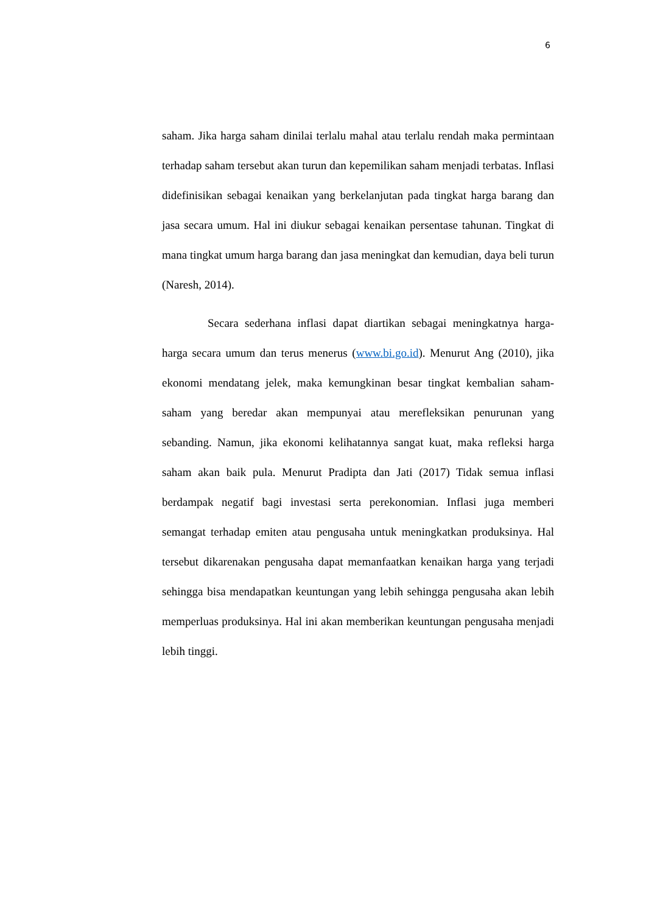6
saham. Jika harga saham dinilai terlalu mahal atau terlalu rendah maka permintaan terhadap saham tersebut akan turun dan kepemilikan saham menjadi terbatas. Inflasi didefinisikan sebagai kenaikan yang berkelanjutan pada tingkat harga barang dan jasa secara umum. Hal ini diukur sebagai kenaikan persentase tahunan. Tingkat di mana tingkat umum harga barang dan jasa meningkat dan kemudian, daya beli turun (Naresh, 2014).
Secara sederhana inflasi dapat diartikan sebagai meningkatnya harga-harga secara umum dan terus menerus (www.bi.go.id). Menurut Ang (2010), jika ekonomi mendatang jelek, maka kemungkinan besar tingkat kembalian saham-saham yang beredar akan mempunyai atau merefleksikan penurunan yang sebanding. Namun, jika ekonomi kelihatannya sangat kuat, maka refleksi harga saham akan baik pula. Menurut Pradipta dan Jati (2017) Tidak semua inflasi berdampak negatif bagi investasi serta perekonomian. Inflasi juga memberi semangat terhadap emiten atau pengusaha untuk meningkatkan produksinya. Hal tersebut dikarenakan pengusaha dapat memanfaatkan kenaikan harga yang terjadi sehingga bisa mendapatkan keuntungan yang lebih sehingga pengusaha akan lebih memperluas produksinya. Hal ini akan memberikan keuntungan pengusaha menjadi lebih tinggi.